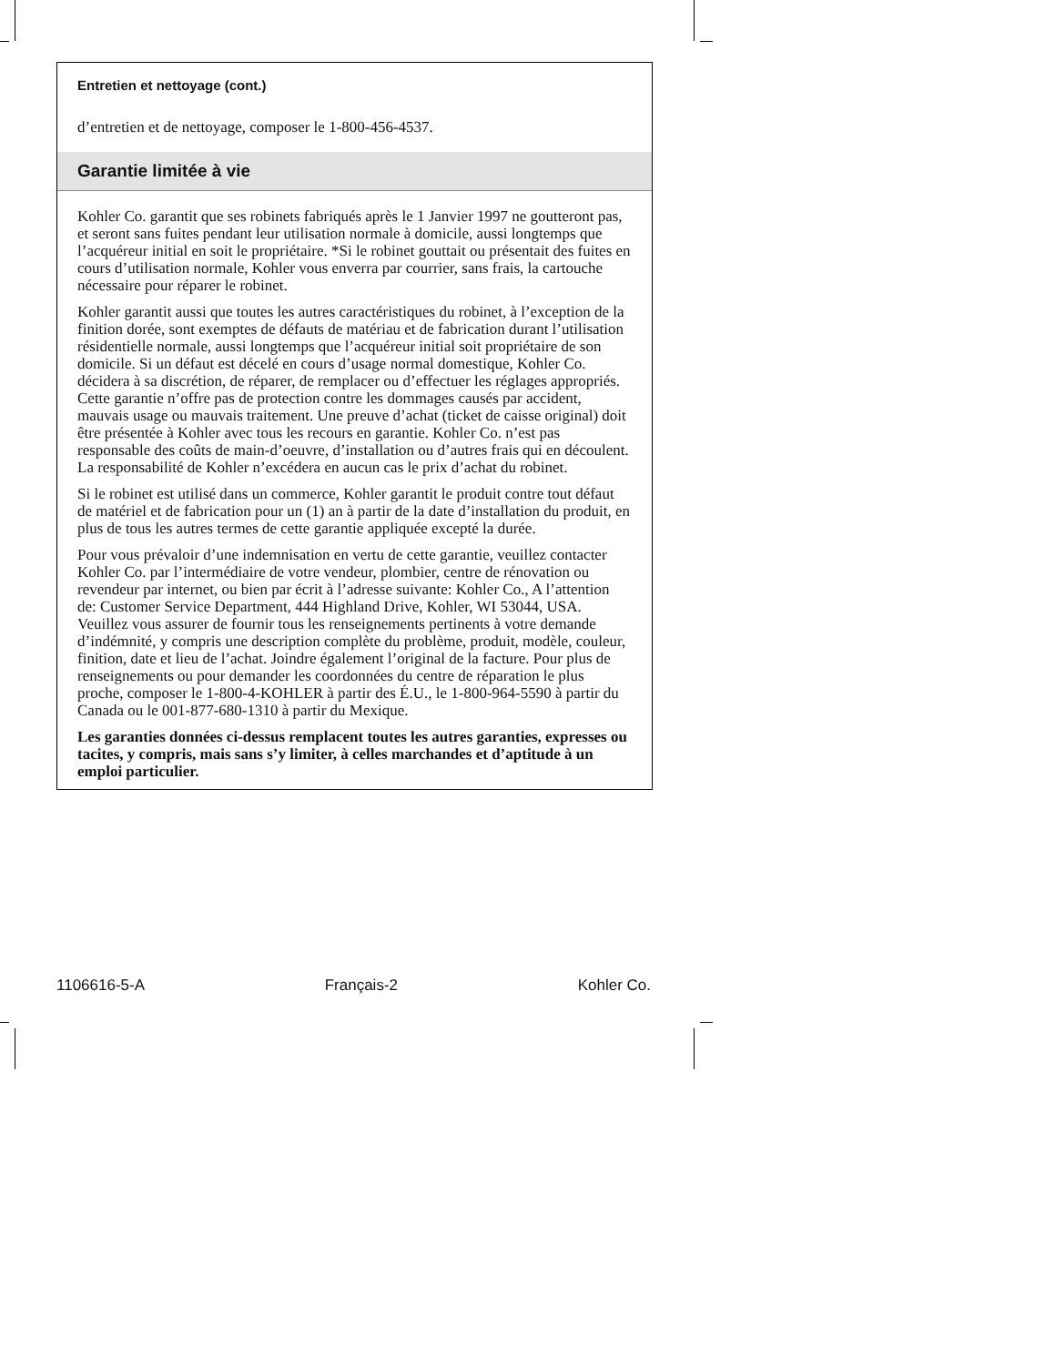Entretien et nettoyage (cont.)
d’entretien et de nettoyage, composer le 1-800-456-4537.
Garantie limitée à vie
Kohler Co. garantit que ses robinets fabriqués après le 1 Janvier 1997 ne goutteront pas, et seront sans fuites pendant leur utilisation normale à domicile, aussi longtemps que l’acquéreur initial en soit le propriétaire. *Si le robinet gouttait ou présentait des fuites en cours d’utilisation normale, Kohler vous enverra par courrier, sans frais, la cartouche nécessaire pour réparer le robinet.
Kohler garantit aussi que toutes les autres caractéristiques du robinet, à l’exception de la finition dorée, sont exemptes de défauts de matériau et de fabrication durant l’utilisation résidentielle normale, aussi longtemps que l’acquéreur initial soit propriétaire de son domicile. Si un défaut est décelé en cours d’usage normal domestique, Kohler Co. décidera à sa discrétion, de réparer, de remplacer ou d’effectuer les réglages appropriés. Cette garantie n’offre pas de protection contre les dommages causés par accident, mauvais usage ou mauvais traitement. Une preuve d’achat (ticket de caisse original) doit être présentée à Kohler avec tous les recours en garantie. Kohler Co. n’est pas responsable des coûts de main-d’oeuvre, d’installation ou d’autres frais qui en découlent. La responsabilité de Kohler n’excédera en aucun cas le prix d’achat du robinet.
Si le robinet est utilisé dans un commerce, Kohler garantit le produit contre tout défaut de matériel et de fabrication pour un (1) an à partir de la date d’installation du produit, en plus de tous les autres termes de cette garantie appliquée excepté la durée.
Pour vous prévaloir d’une indemnisation en vertu de cette garantie, veuillez contacter Kohler Co. par l’intermédiaire de votre vendeur, plombier, centre de rénovation ou revendeur par internet, ou bien par écrit à l’adresse suivante: Kohler Co., A l’attention de: Customer Service Department, 444 Highland Drive, Kohler, WI 53044, USA. Veuillez vous assurer de fournir tous les renseignements pertinents à votre demande d’indémnité, y compris une description complète du problème, produit, modèle, couleur, finition, date et lieu de l’achat. Joindre également l’original de la facture. Pour plus de renseignements ou pour demander les coordonnées du centre de réparation le plus proche, composer le 1-800-4-KOHLER à partir des É.U., le 1-800-964-5590 à partir du Canada ou le 001-877-680-1310 à partir du Mexique.
Les garanties données ci-dessus remplacent toutes les autres garanties, expresses ou tacites, y compris, mais sans s’y limiter, à celles marchandes et d’aptitude à un emploi particulier.
1106616-5-A Français-2 Kohler Co.